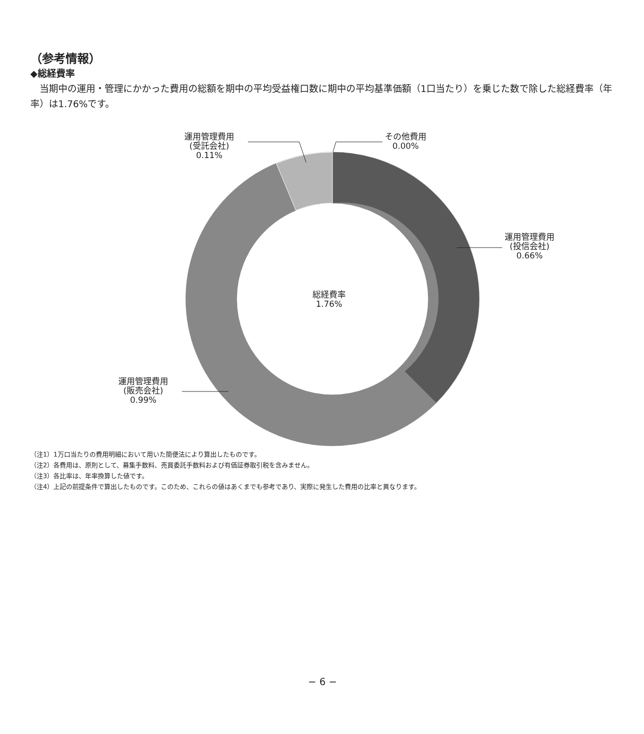（参考情報）
◆総経費率
当期中の運用・管理にかかった費用の総額を期中の平均受益権口数に期中の平均基準価額（1口当たり）を乗じた数で除した総経費率（年率）は1.76%です。
運用管理費用
(受託会社)
0.11%
その他費用
0.00%
運用管理費用
(投信会社)
0.66%
総経費率
1.76%
運用管理費用
(販売会社)
0.99%
（注1）1万口当たりの費用明細において用いた簡便法により算出したものです。
（注2）各費用は、原則として、募集手数料、売買委託手数料および有価証券取引税を含みません。
（注3）各比率は、年率換算した値です。
（注4）上記の前提条件で算出したものです。このため、これらの値はあくまでも参考であり、実際に発生した費用の比率と異なります。
− 6 −